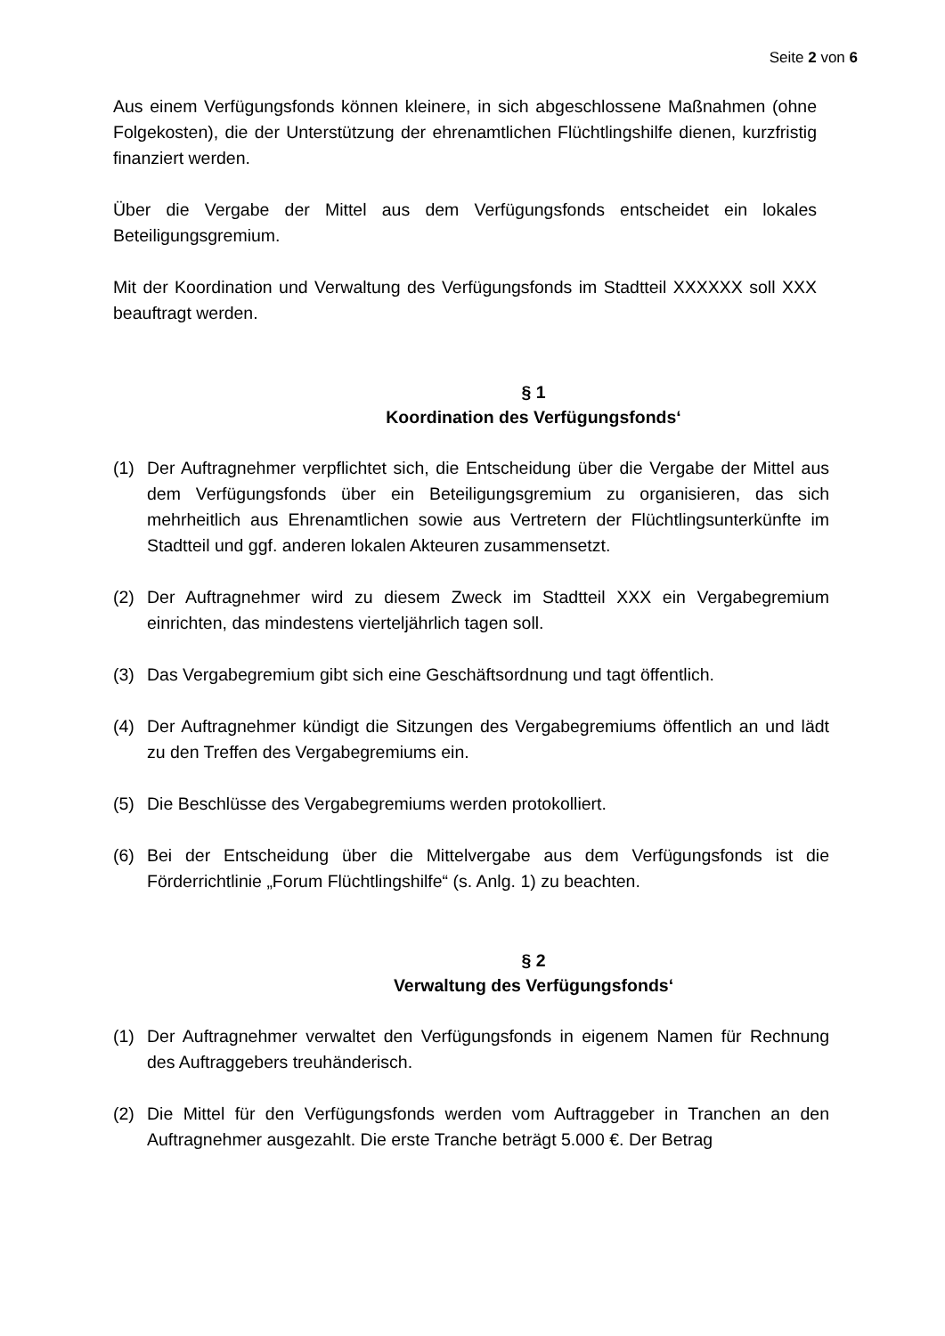Seite 2 von 6
Aus einem Verfügungsfonds können kleinere, in sich abgeschlossene Maßnahmen (ohne Folgekosten), die der Unterstützung der ehrenamtlichen Flüchtlingshilfe dienen, kurzfristig finanziert werden.
Über die Vergabe der Mittel aus dem Verfügungsfonds entscheidet ein lokales Beteiligungsgremium.
Mit der Koordination und Verwaltung des Verfügungsfonds im Stadtteil XXXXXX soll XXX beauftragt werden.
§ 1
Koordination des Verfügungsfonds‘
(1) Der Auftragnehmer verpflichtet sich, die Entscheidung über die Vergabe der Mittel aus dem Verfügungsfonds über ein Beteiligungsgremium zu organisieren, das sich mehrheitlich aus Ehrenamtlichen sowie aus Vertretern der Flüchtlingsunterkünfte im Stadtteil und ggf. anderen lokalen Akteuren zusammensetzt.
(2) Der Auftragnehmer wird zu diesem Zweck im Stadtteil XXX ein Vergabegremium einrichten, das mindestens vierteljährlich tagen soll.
(3) Das Vergabegremium gibt sich eine Geschäftsordnung und tagt öffentlich.
(4) Der Auftragnehmer kündigt die Sitzungen des Vergabegremiums öffentlich an und lädt zu den Treffen des Vergabegremiums ein.
(5) Die Beschlüsse des Vergabegremiums werden protokolliert.
(6) Bei der Entscheidung über die Mittelvergabe aus dem Verfügungsfonds ist die Förderrichtlinie „Forum Flüchtlingshilfe“ (s. Anlg. 1) zu beachten.
§ 2
Verwaltung des Verfügungsfonds‘
(1) Der Auftragnehmer verwaltet den Verfügungsfonds in eigenem Namen für Rechnung des Auftraggebers treuhänderisch.
(2) Die Mittel für den Verfügungsfonds werden vom Auftraggeber in Tranchen an den Auftragnehmer ausgezahlt. Die erste Tranche beträgt 5.000 €. Der Betrag